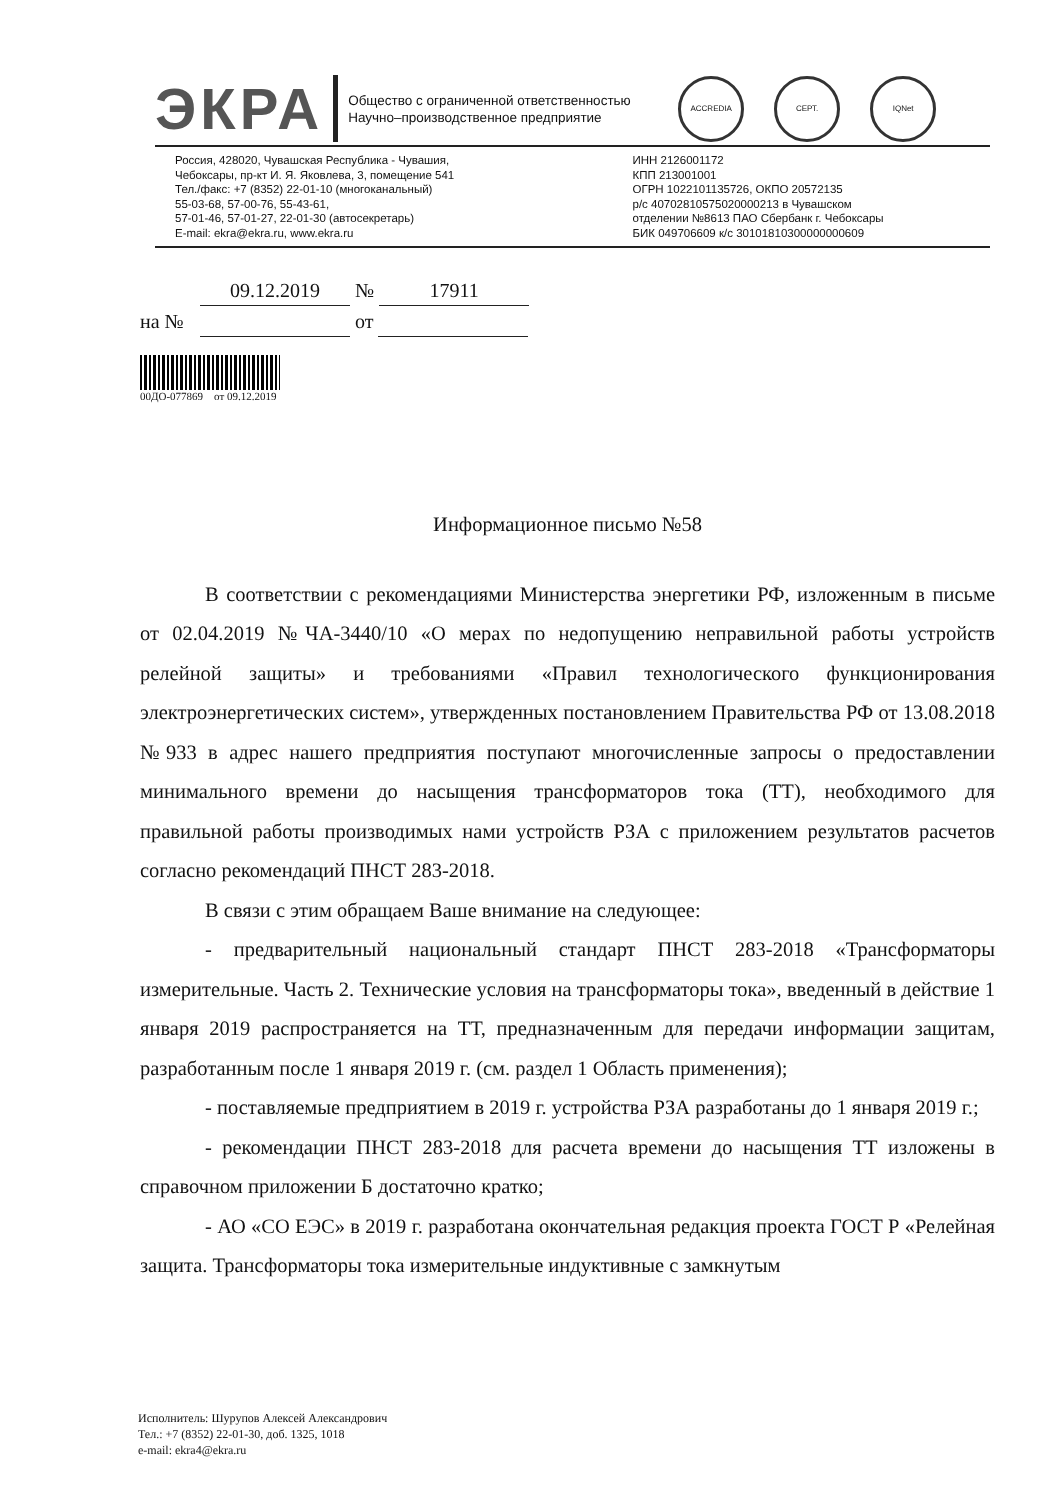ЭКРА
Общество с ограниченной ответственностью Научно–производственное предприятие
ACCREDIA СЕРТ. IQNet
Россия, 428020, Чувашская Республика - Чувашия,
Чебоксары, пр-кт И. Я. Яковлева, 3, помещение 541
Тел./факс: +7 (8352) 22-01-10 (многоканальный)
55-03-68, 57-00-76, 55-43-61,
57-01-46, 57-01-27, 22-01-30 (автосекретарь)
E-mail: ekra@ekra.ru, www.ekra.ru
ИНН 2126001172
КПП 213001001
ОГРН 1022101135726, ОКПО 20572135
р/с 40702810575020000213 в Чувашском
отделении №8613 ПАО Сбербанк г. Чебоксары
БИК 049706609 к/с 30101810300000000609
09.12.2019 № 17911
на № от
00ДО-077869 от 09.12.2019
Информационное письмо №58
В соответствии с рекомендациями Министерства энергетики РФ, изложенным в письме от 02.04.2019 №ЧА-3440/10 «О мерах по недопущению неправильной работы устройств релейной защиты» и требованиями «Правил технологического функционирования электроэнергетических систем», утвержденных постановлением Правительства РФ от 13.08.2018 №933 в адрес нашего предприятия поступают многочисленные запросы о предоставлении минимального времени до насыщения трансформаторов тока (ТТ), необходимого для правильной работы производимых нами устройств РЗА с приложением результатов расчетов согласно рекомендаций ПНСТ 283-2018.
В связи с этим обращаем Ваше внимание на следующее:
- предварительный национальный стандарт ПНСТ 283-2018 «Трансформаторы измерительные. Часть 2. Технические условия на трансформаторы тока», введенный в действие 1 января 2019 распространяется на ТТ, предназначенным для передачи информации защитам, разработанным после 1 января 2019 г. (см. раздел 1 Область применения);
- поставляемые предприятием в 2019 г. устройства РЗА разработаны до 1 января 2019 г.;
- рекомендации ПНСТ 283-2018 для расчета времени до насыщения ТТ изложены в справочном приложении Б достаточно кратко;
- АО «СО ЕЭС» в 2019 г. разработана окончательная редакция проекта ГОСТ Р «Релейная защита. Трансформаторы тока измерительные индуктивные с замкнутым
Исполнитель: Шурупов Алексей Александрович
Тел.: +7 (8352) 22-01-30, доб. 1325, 1018
e-mail: ekra4@ekra.ru